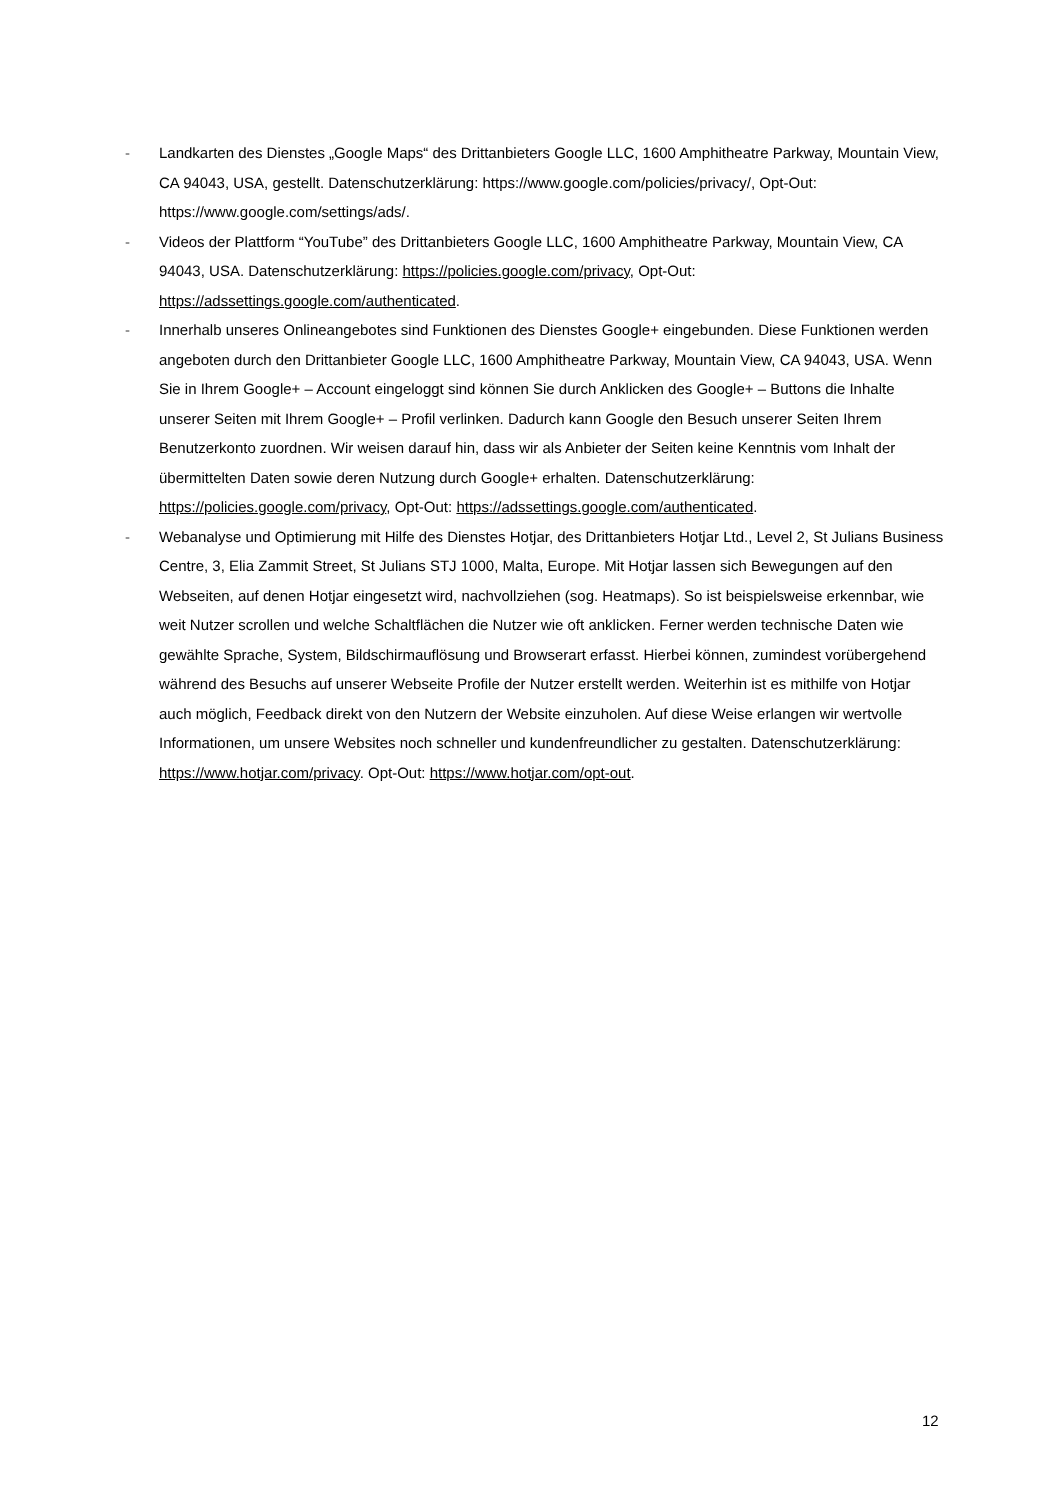- Landkarten des Dienstes „Google Maps“ des Drittanbieters Google LLC, 1600 Amphitheatre Parkway, Mountain View, CA 94043, USA, gestellt. Datenschutzerklärung: https://www.google.com/policies/privacy/, Opt-Out: https://www.google.com/settings/ads/.
- Videos der Plattform “YouTube” des Drittanbieters Google LLC, 1600 Amphitheatre Parkway, Mountain View, CA 94043, USA. Datenschutzerklärung: https://policies.google.com/privacy, Opt-Out: https://adssettings.google.com/authenticated.
- Innerhalb unseres Onlineangebotes sind Funktionen des Dienstes Google+ eingebunden. Diese Funktionen werden angeboten durch den Drittanbieter Google LLC, 1600 Amphitheatre Parkway, Mountain View, CA 94043, USA. Wenn Sie in Ihrem Google+ – Account eingeloggt sind können Sie durch Anklicken des Google+ – Buttons die Inhalte unserer Seiten mit Ihrem Google+ – Profil verlinken. Dadurch kann Google den Besuch unserer Seiten Ihrem Benutzerkonto zuordnen. Wir weisen darauf hin, dass wir als Anbieter der Seiten keine Kenntnis vom Inhalt der übermittelten Daten sowie deren Nutzung durch Google+ erhalten. Datenschutzerklärung: https://policies.google.com/privacy, Opt-Out: https://adssettings.google.com/authenticated.
- Webanalyse und Optimierung mit Hilfe des Dienstes Hotjar, des Drittanbieters Hotjar Ltd., Level 2, St Julians Business Centre, 3, Elia Zammit Street, St Julians STJ 1000, Malta, Europe. Mit Hotjar lassen sich Bewegungen auf den Webseiten, auf denen Hotjar eingesetzt wird, nachvollziehen (sog. Heatmaps). So ist beispielsweise erkennbar, wie weit Nutzer scrollen und welche Schaltflächen die Nutzer wie oft anklicken. Ferner werden technische Daten wie gewählte Sprache, System, Bildschirmauflösung und Browserart erfasst. Hierbei können, zumindest vorübergehend während des Besuchs auf unserer Webseite Profile der Nutzer erstellt werden. Weiterhin ist es mithilfe von Hotjar auch möglich, Feedback direkt von den Nutzern der Website einzuholen. Auf diese Weise erlangen wir wertvolle Informationen, um unsere Websites noch schneller und kundenfreundlicher zu gestalten. Datenschutzerklärung: https://www.hotjar.com/privacy. Opt-Out: https://www.hotjar.com/opt-out.
12